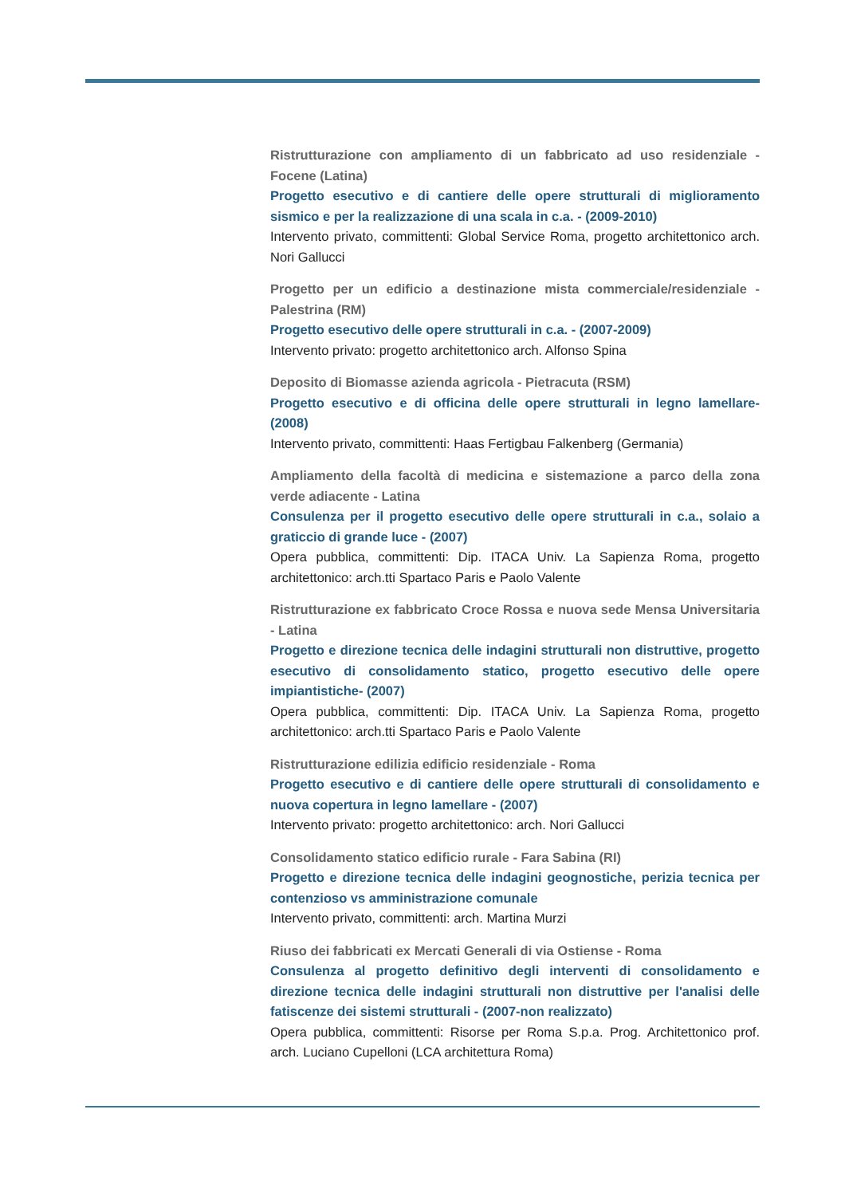Ristrutturazione con ampliamento di un fabbricato ad uso residenziale - Focene (Latina)
Progetto esecutivo e di cantiere delle opere strutturali di miglioramento sismico e per la realizzazione di una scala in c.a. - (2009-2010)
Intervento privato, committenti: Global Service Roma, progetto architettonico arch. Nori Gallucci
Progetto per un edificio a destinazione mista commerciale/residenziale - Palestrina (RM)
Progetto esecutivo delle opere strutturali in c.a. - (2007-2009)
Intervento privato: progetto architettonico arch. Alfonso Spina
Deposito di Biomasse azienda agricola - Pietracuta (RSM)
Progetto esecutivo e di officina delle opere strutturali in legno lamellare- (2008)
Intervento privato, committenti: Haas Fertigbau Falkenberg (Germania)
Ampliamento della facoltà di medicina e sistemazione a parco della zona verde adiacente - Latina
Consulenza per il progetto esecutivo delle opere strutturali in c.a., solaio a graticcio di grande luce - (2007)
Opera pubblica, committenti: Dip. ITACA Univ. La Sapienza Roma, progetto architettonico: arch.tti Spartaco Paris e Paolo Valente
Ristrutturazione ex fabbricato Croce Rossa e nuova sede Mensa Universitaria - Latina
Progetto e direzione tecnica delle indagini strutturali non distruttive, progetto esecutivo di consolidamento statico, progetto esecutivo delle opere impiantistiche- (2007)
Opera pubblica, committenti: Dip. ITACA Univ. La Sapienza Roma, progetto architettonico: arch.tti Spartaco Paris e Paolo Valente
Ristrutturazione edilizia edificio residenziale - Roma
Progetto esecutivo e di cantiere delle opere strutturali di consolidamento e nuova copertura in legno lamellare - (2007)
Intervento privato: progetto architettonico: arch. Nori Gallucci
Consolidamento statico edificio rurale - Fara Sabina (RI)
Progetto e direzione tecnica delle indagini geognostiche, perizia tecnica per contenzioso vs amministrazione comunale
Intervento privato, committenti: arch. Martina Murzi
Riuso dei fabbricati ex Mercati Generali di via Ostiense - Roma
Consulenza al progetto definitivo degli interventi di consolidamento e direzione tecnica delle indagini strutturali non distruttive per l'analisi delle fatiscenze dei sistemi strutturali - (2007-non realizzato)
Opera pubblica, committenti: Risorse per Roma S.p.a. Prog. Architettonico prof. arch. Luciano Cupelloni (LCA architettura Roma)